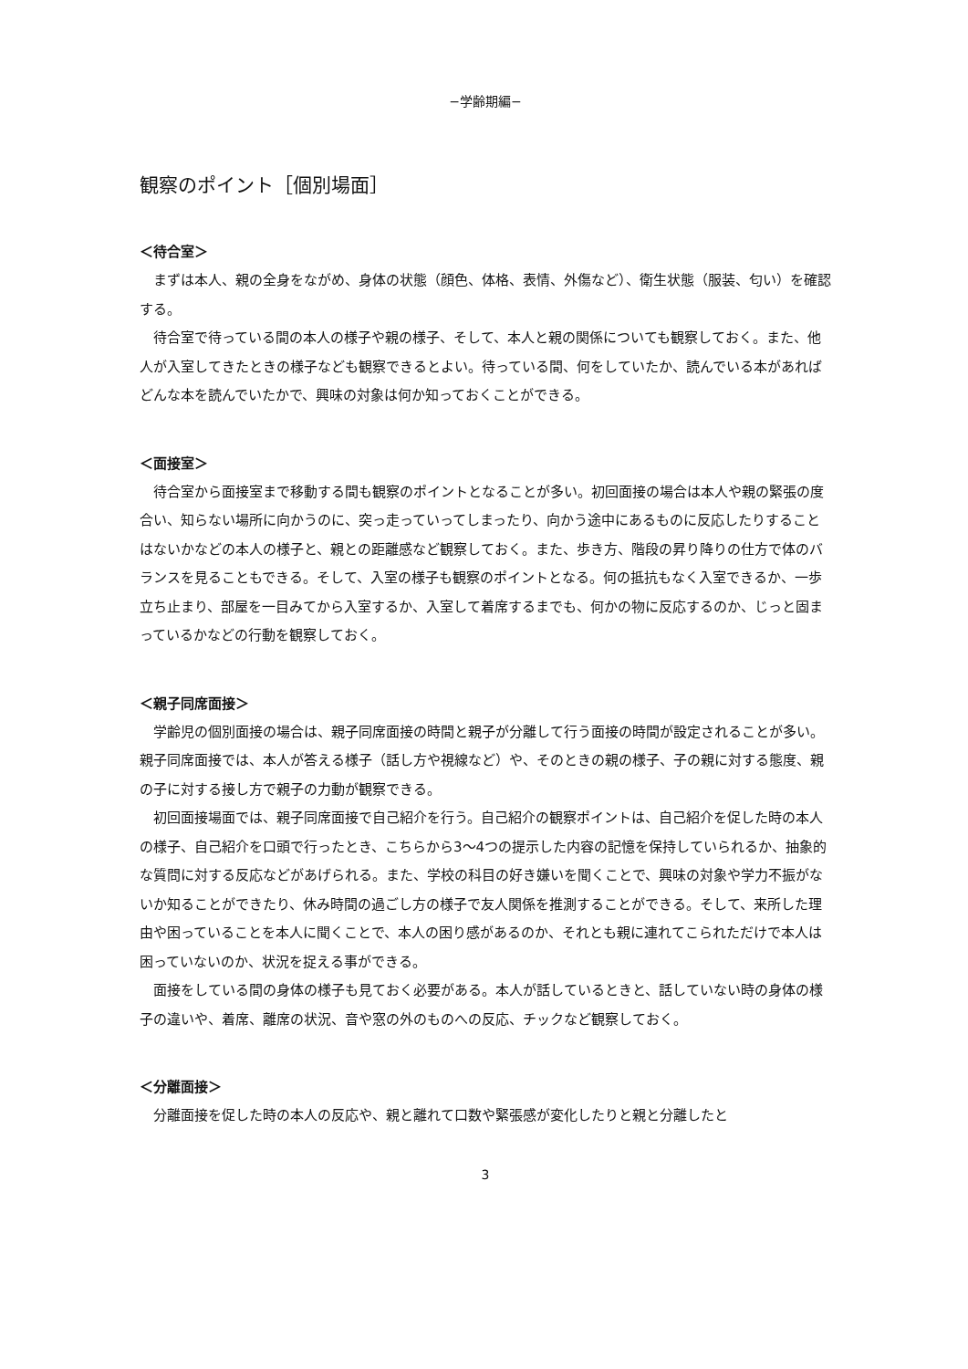−学齢期編−
観察のポイント［個別場面］
＜待合室＞
まずは本人、親の全身をながめ、身体の状態（顔色、体格、表情、外傷など）、衛生状態（服装、匂い）を確認する。
待合室で待っている間の本人の様子や親の様子、そして、本人と親の関係についても観察しておく。また、他人が入室してきたときの様子なども観察できるとよい。待っている間、何をしていたか、読んでいる本があればどんな本を読んでいたかで、興味の対象は何か知っておくことができる。
＜面接室＞
待合室から面接室まで移動する間も観察のポイントとなることが多い。初回面接の場合は本人や親の緊張の度合い、知らない場所に向かうのに、突っ走っていってしまったり、向かう途中にあるものに反応したりすることはないかなどの本人の様子と、親との距離感など観察しておく。また、歩き方、階段の昇り降りの仕方で体のバランスを見ることもできる。そして、入室の様子も観察のポイントとなる。何の抵抗もなく入室できるか、一歩立ち止まり、部屋を一目みてから入室するか、入室して着席するまでも、何かの物に反応するのか、じっと固まっているかなどの行動を観察しておく。
＜親子同席面接＞
学齢児の個別面接の場合は、親子同席面接の時間と親子が分離して行う面接の時間が設定されることが多い。親子同席面接では、本人が答える様子（話し方や視線など）や、そのときの親の様子、子の親に対する態度、親の子に対する接し方で親子の力動が観察できる。
初回面接場面では、親子同席面接で自己紹介を行う。自己紹介の観察ポイントは、自己紹介を促した時の本人の様子、自己紹介を口頭で行ったとき、こちらから3～4つの提示した内容の記憶を保持していられるか、抽象的な質問に対する反応などがあげられる。また、学校の科目の好き嫌いを聞くことで、興味の対象や学力不振がないか知ることができたり、休み時間の過ごし方の様子で友人関係を推測することができる。そして、来所した理由や困っていることを本人に聞くことで、本人の困り感があるのか、それとも親に連れてこられただけで本人は困っていないのか、状況を捉える事ができる。
面接をしている間の身体の様子も見ておく必要がある。本人が話しているときと、話していない時の身体の様子の違いや、着席、離席の状況、音や窓の外のものへの反応、チックなど観察しておく。
＜分離面接＞
分離面接を促した時の本人の反応や、親と離れて口数や緊張感が変化したりと親と分離したと
3